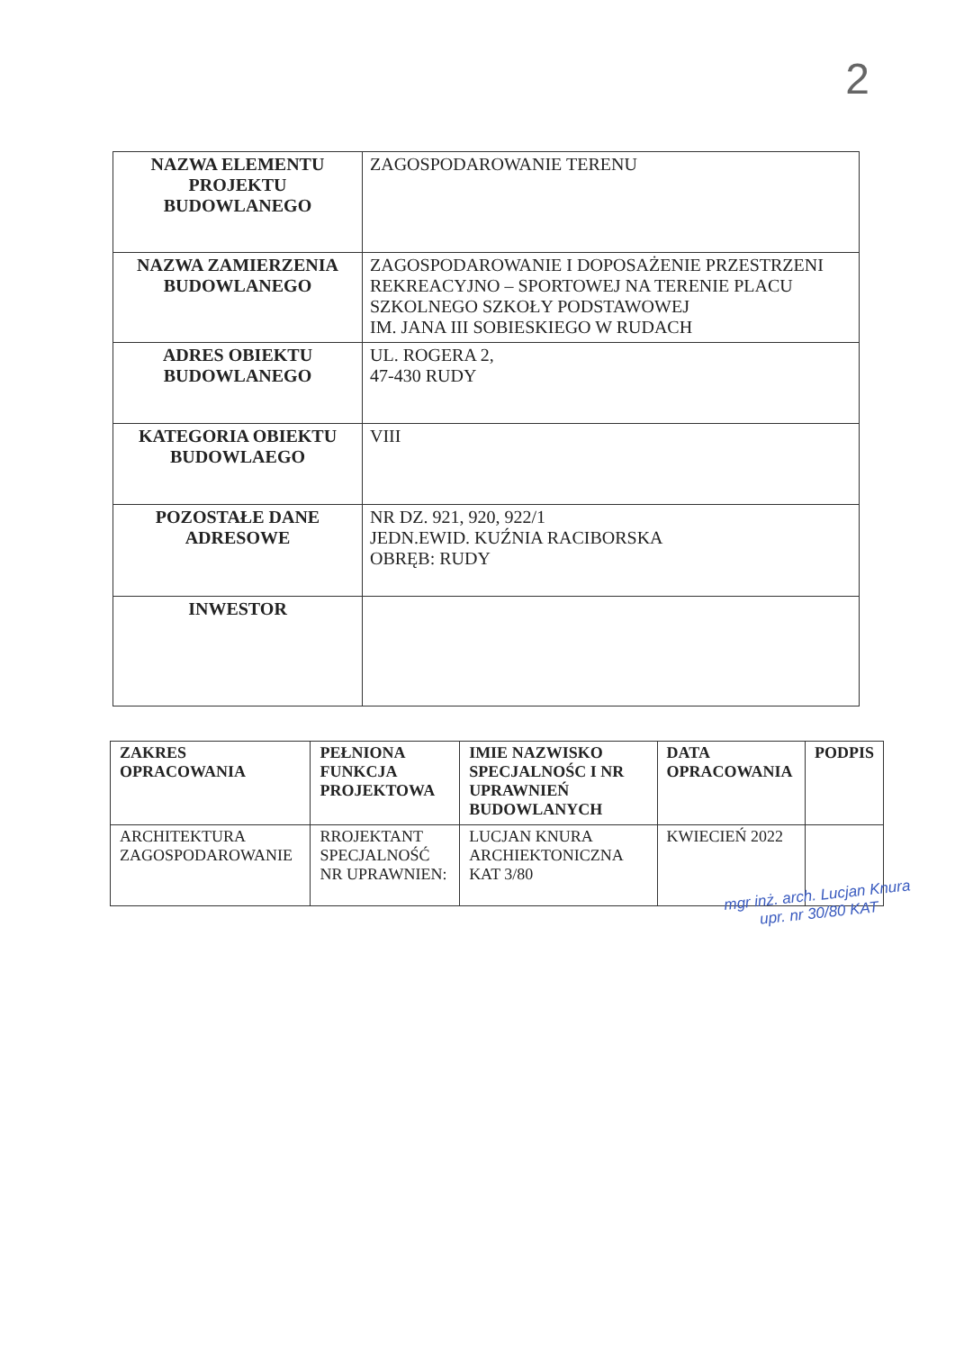2
| NAZWA ELEMENTU PROJEKTU BUDOWLANEGO | ZAGOSPODAROWANIE TERENU |
| NAZWA ZAMIERZENIA BUDOWLANEGO | ZAGOSPODAROWANIE I DOPOSAŻENIE PRZESTRZENI REKREACYJNO – SPORTOWEJ NA TERENIE PLACU SZKOLNEGO SZKOŁY PODSTAWOWEJ IM. JANA III SOBIESKIEGO W RUDACH |
| ADRES OBIEKTU BUDOWLANEGO | UL. ROGERA 2, 47-430 RUDY |
| KATEGORIA OBIEKTU BUDOWLAEGO | VIII |
| POZOSTAŁE DANE ADRESOWE | NR DZ. 921, 920, 922/1 JEDN.EWID. KUŹNIA RACIBORSKA OBRĘB: RUDY |
| INWESTOR | |
| ZAKRES OPRACOWANIA | PEŁNIONA FUNKCJA PROJEKTOWA | IMIE NAZWISKO SPECJALNOŚC I NR UPRAWNIEŃ BUDOWLANYCH | DATA OPRACOWANIA | PODPIS |
| --- | --- | --- | --- | --- |
| ARCHITEKTURA ZAGOSPODAROWANIE | RROJEKTANT SPECJALNOŚĆ NR UPRAWNIEN: | LUCJAN KNURA ARCHIEKTONICZNA KAT 3/80 | KWIECIEŃ 2022 | |
mgr inż. arch. Lucjan Knura
upr. nr 30/80 KAT